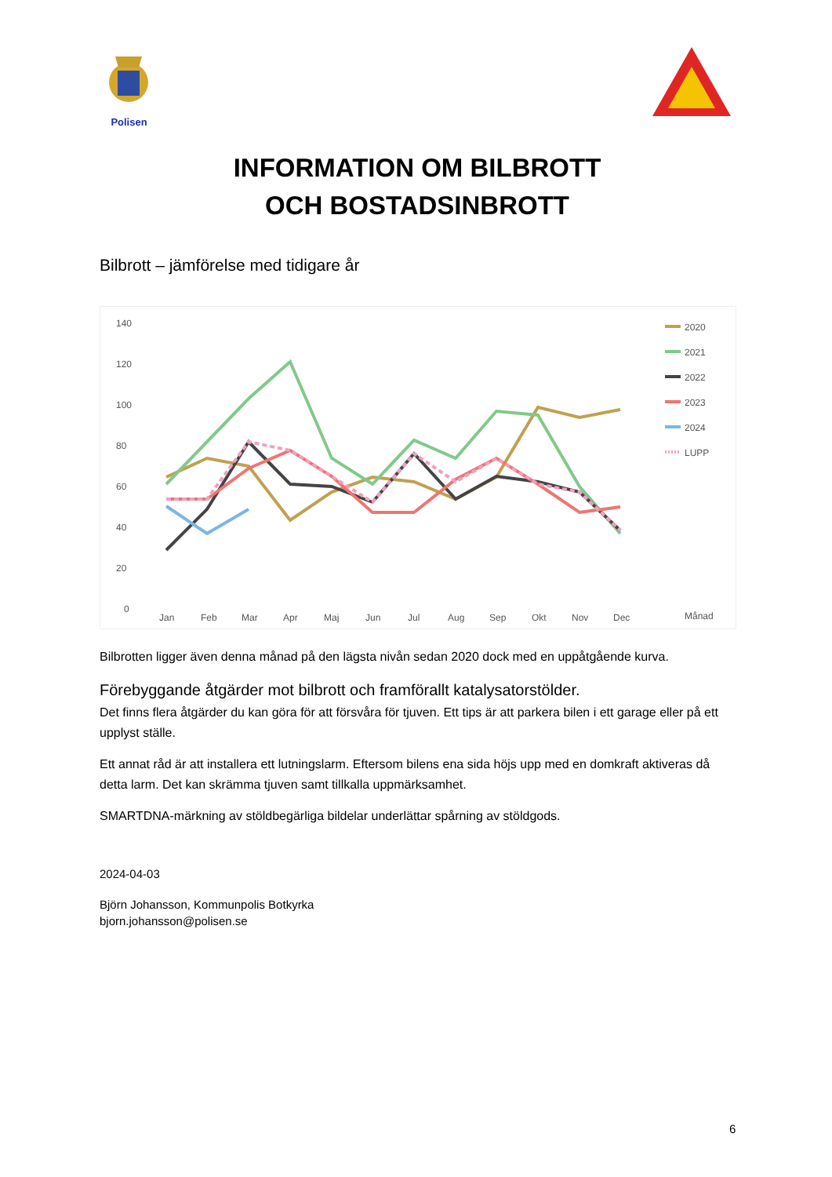Polisen
INFORMATION OM BILBROTT
OCH BOSTADSINBROTT
Bilbrott – jämförelse med tidigare år
140
120
100
80
60
40
20
0
Jan
Feb
Mar
Apr
Maj
Jun
Jul
Aug
Sep
Okt
Nov
Dec
Månad
2020
2021
2022
2023
2024
LUPP
Bilbrotten ligger även denna månad på den lägsta nivån sedan 2020 dock med en uppåtgående kurva.
Förebyggande åtgärder mot bilbrott och framförallt katalysatorstölder.
Det finns flera åtgärder du kan göra för att försvåra för tjuven. Ett tips är att parkera bilen i ett garage eller på ett upplyst ställe.
Ett annat råd är att installera ett lutningslarm. Eftersom bilens ena sida höjs upp med en domkraft aktiveras då detta larm. Det kan skrämma tjuven samt tillkalla uppmärksamhet.
SMARTDNA-märkning av stöldbegärliga bildelar underlättar spårning av stöldgods.
2024-04-03
Björn Johansson, Kommunpolis Botkyrka
bjorn.johansson@polisen.se
6